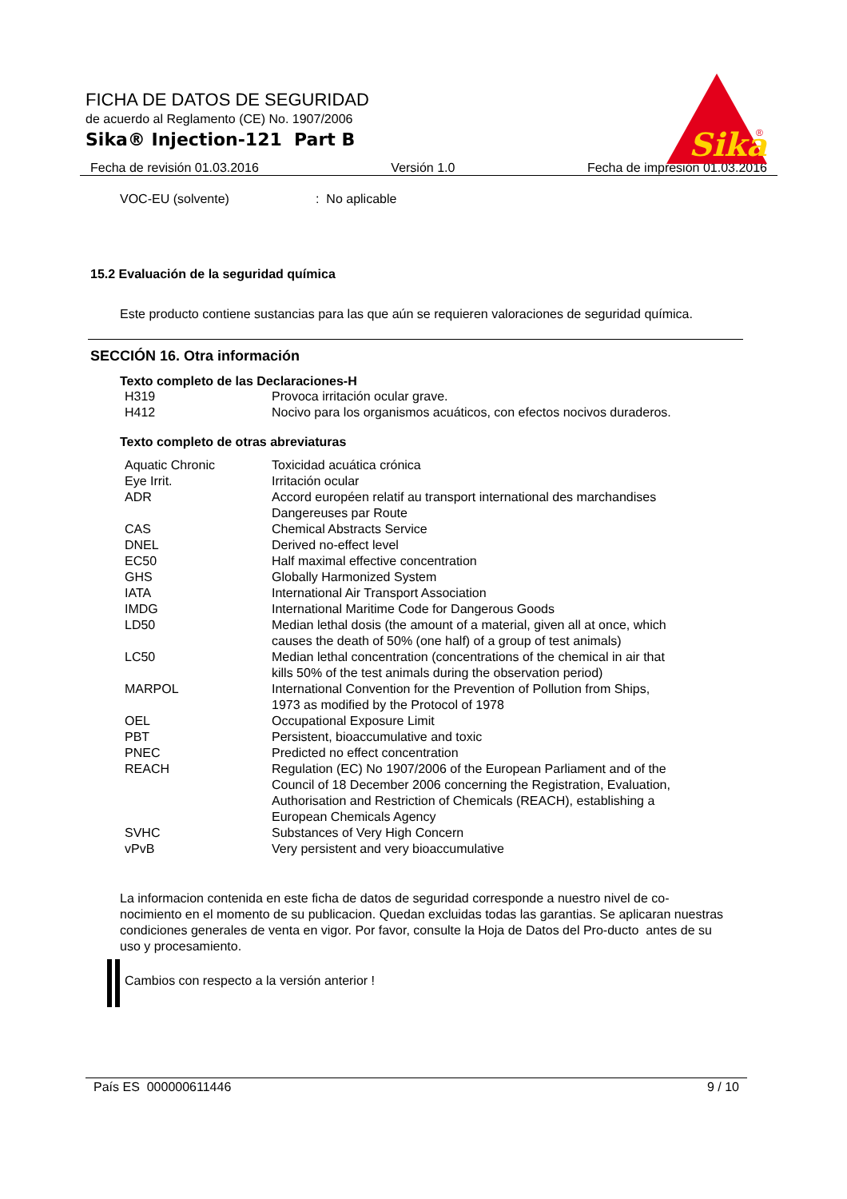FICHA DE DATOS DE SEGURIDAD
de acuerdo al Reglamento (CE) No. 1907/2006
Sika® Injection-121 Part B
Sika
®
Fecha de revisión 01.03.2016 Versión 1.0 Fecha de impresión 01.03.2016
VOC-EU (solvente): No aplicable
15.2 Evaluación de la seguridad química
Este producto contiene sustancias para las que aún se requieren valoraciones de seguridad química.
SECCIÓN 16. Otra información
Texto completo de las Declaraciones-H
| H319 | Provoca irritación ocular grave. |
| H412 | Nocivo para los organismos acuáticos, con efectos nocivos duraderos. |
Texto completo de otras abreviaturas
| Aquatic Chronic | Toxicidad acuática crónica |
| Eye Irrit. | Irritación ocular |
| ADR | Accord européen relatif au transport international des marchandises Dangereuses par Route |
| CAS | Chemical Abstracts Service |
| DNEL | Derived no-effect level |
| EC50 | Half maximal effective concentration |
| GHS | Globally Harmonized System |
| IATA | International Air Transport Association |
| IMDG | International Maritime Code for Dangerous Goods |
| LD50 | Median lethal dosis (the amount of a material, given all at once, which causes the death of 50% (one half) of a group of test animals) |
| LC50 | Median lethal concentration (concentrations of the chemical in air that kills 50% of the test animals during the observation period) |
| MARPOL | International Convention for the Prevention of Pollution from Ships, 1973 as modified by the Protocol of 1978 |
| OEL | Occupational Exposure Limit |
| PBT | Persistent, bioaccumulative and toxic |
| PNEC | Predicted no effect concentration |
| REACH | Regulation (EC) No 1907/2006 of the European Parliament and of the Council of 18 December 2006 concerning the Registration, Evaluation, Authorisation and Restriction of Chemicals (REACH), establishing a European Chemicals Agency |
| SVHC | Substances of Very High Concern |
| vPvB | Very persistent and very bioaccumulative |
La informacion contenida en este ficha de datos de seguridad corresponde a nuestro nivel de co-nocimiento en el momento de su publicacion. Quedan excluidas todas las garantias. Se aplicaran nuestras condiciones generales de venta en vigor. Por favor, consulte la Hoja de Datos del Pro-ducto antes de su uso y procesamiento.
Cambios con respecto a la versión anterior !
País ES 000000611446 9 / 10